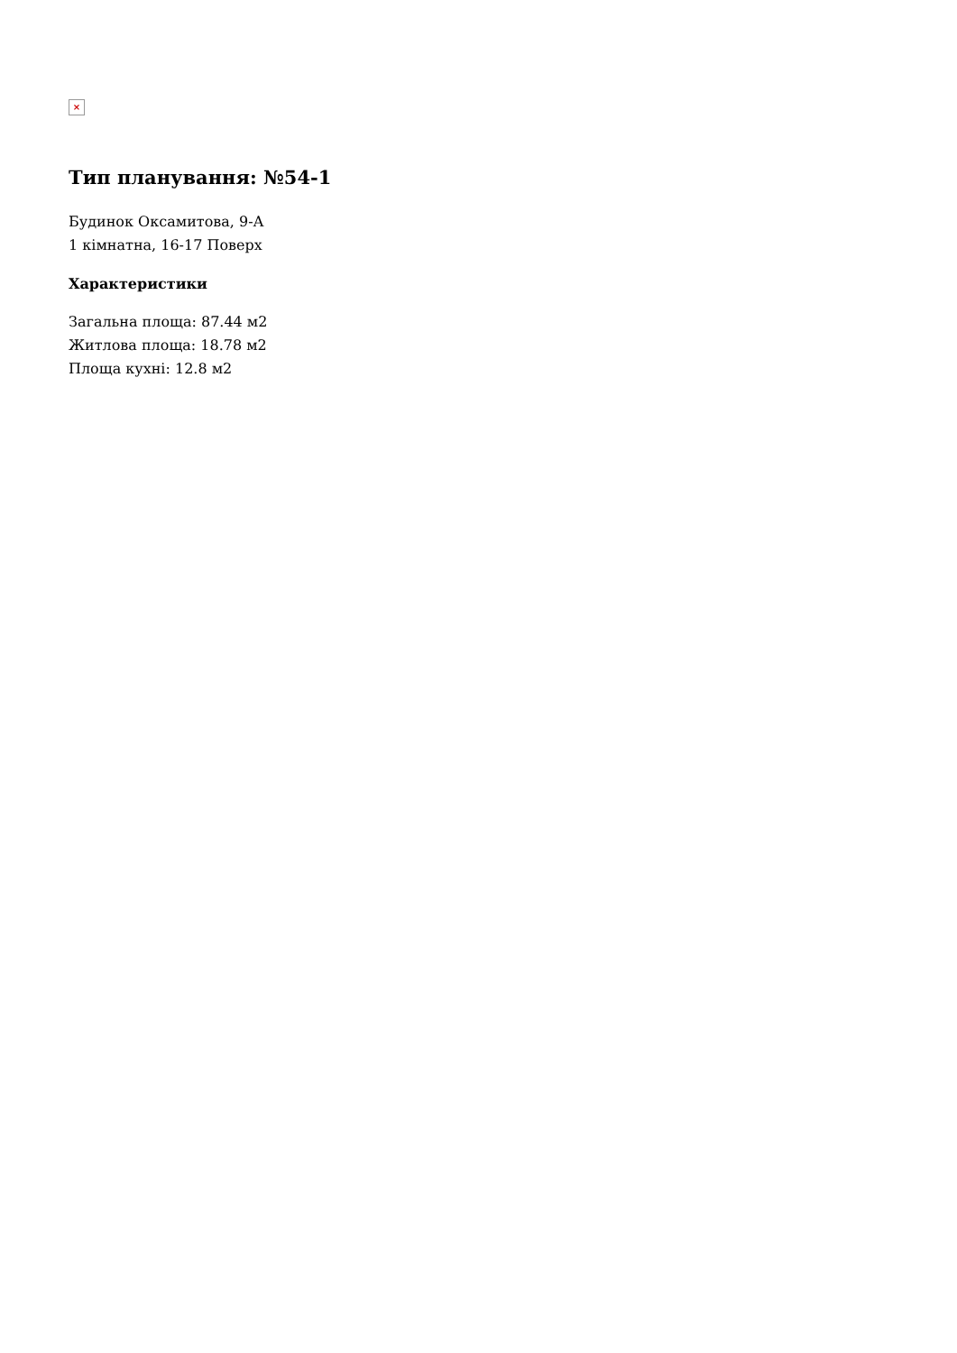×
Тип планування: №54-1
Будинок Оксамитова, 9-А
1 кімнатна, 16-17 Поверх
Характеристики
Загальна площа: 87.44 м2
Житлова площа: 18.78 м2
Площа кухні: 12.8 м2